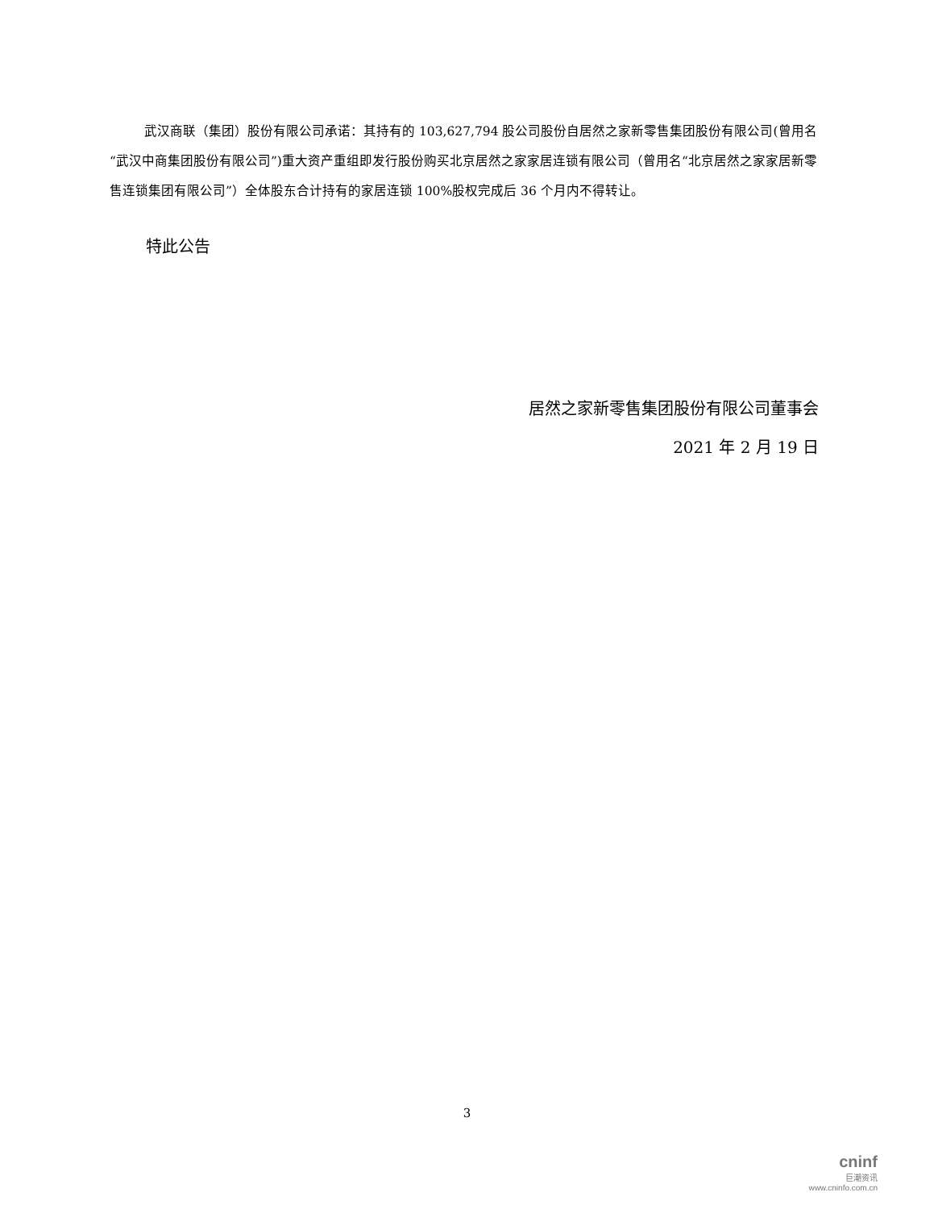武汉商联（集团）股份有限公司承诺：其持有的 103,627,794 股公司股份自居然之家新零售集团股份有限公司(曾用名“武汉中商集团股份有限公司”)重大资产重组即发行股份购买北京居然之家家居连锁有限公司（曾用名“北京居然之家家居新零售连锁集团有限公司”）全体股东合计持有的家居连锁 100%股权完成后 36 个月内不得转让。
特此公告
居然之家新零售集团股份有限公司董事会
2021 年 2 月 19 日
3
cninf
巨潮资讯
www.cninfo.com.cn